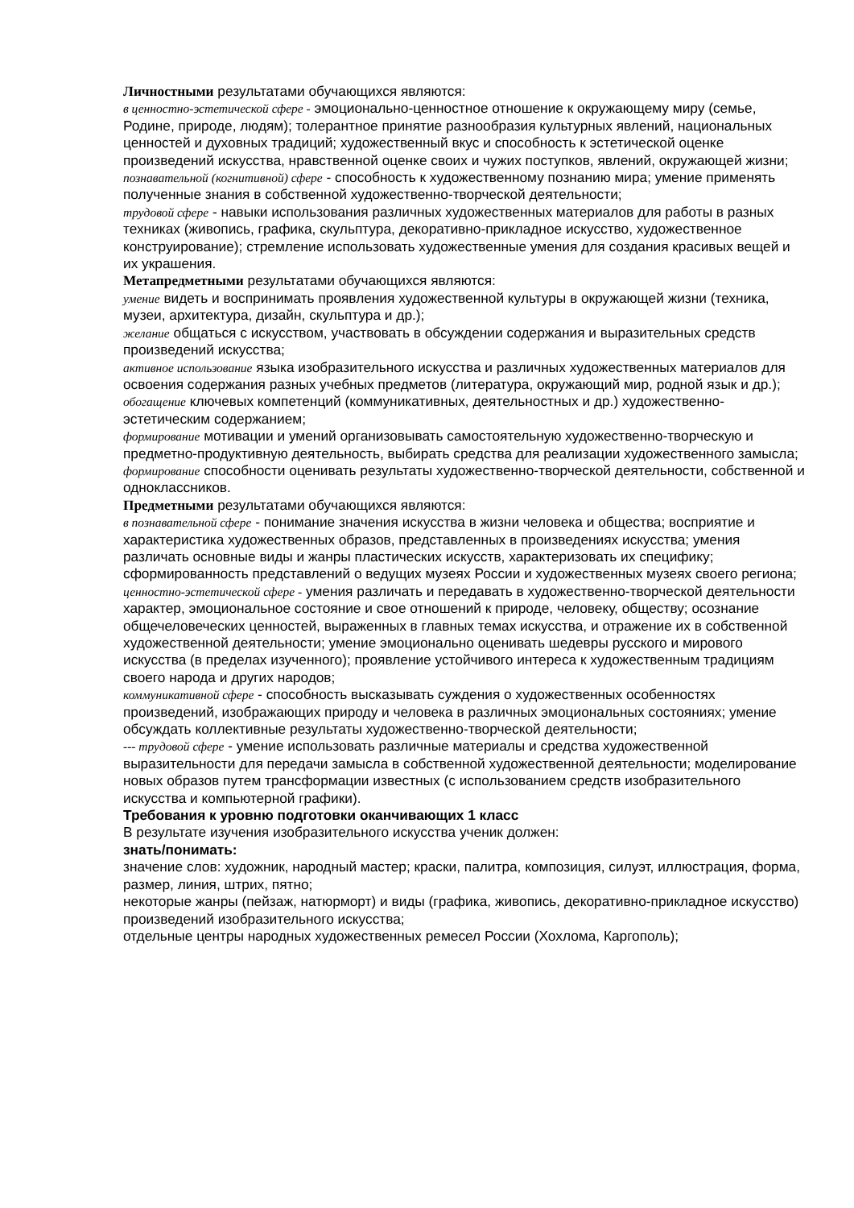Личностными результатами обучающихся являются:
в ценностно-эстетической сфере - эмоционально-ценностное отношение к окружающему миру (семье, Родине, природе, людям); толерантное принятие разнообразия культурных явлений, национальных ценностей и духовных традиций; художественный вкус и способность к эстетической оценке произведений искусства, нравственной оценке своих и чужих поступков, явлений, окружающей жизни;
познавательной (когнитивной) сфере - способность к художественному познанию мира; умение применять полученные знания в собственной художественно-творческой деятельности;
трудовой сфере - навыки использования различных художественных материалов для работы в разных техниках (живопись, графика, скульптура, декоративно-прикладное искусство, художественное конструирование); стремление использовать художественные умения для создания красивых вещей и их украшения.
Метапредметными результатами обучающихся являются:
умение видеть и воспринимать проявления художественной культуры в окружающей жизни (техника, музеи, архитектура, дизайн, скульптура и др.);
желание общаться с искусством, участвовать в обсуждении содержания и выразительных средств произведений искусства;
активное использование языка изобразительного искусства и различных художественных материалов для освоения содержания разных учебных предметов (литература, окружающий мир, родной язык и др.);
обогащение ключевых компетенций (коммуникативных, деятельностных и др.) художественно-эстетическим содержанием;
формирование мотивации и умений организовывать самостоятельную художественно-творческую и предметно-продуктивную деятельность, выбирать средства для реализации художественного замысла;
формирование способности оценивать результаты художественно-творческой деятельности, собственной и одноклассников.
Предметными результатами обучающихся являются:
в познавательной сфере - понимание значения искусства в жизни человека и общества; восприятие и характеристика художественных образов, представленных в произведениях искусства; умения различать основные виды и жанры пластических искусств, характеризовать их специфику; сформированность представлений о ведущих музеях России и художественных музеях своего региона;
ценностно-эстетической сфере - умения различать и передавать в художественно-творческой деятельности характер, эмоциональное состояние и свое отношений к природе, человеку, обществу; осознание общечеловеческих ценностей, выраженных в главных темах искусства, и отражение их в собственной художественной деятельности; умение эмоционально оценивать шедевры русского и мирового искусства (в пределах изученного); проявление устойчивого интереса к художественным традициям своего народа и других народов;
коммуникативной сфере - способность высказывать суждения о художественных особенностях произведений, изображающих природу и человека в различных эмоциональных состояниях; умение обсуждать коллективные результаты художественно-творческой деятельности;
--- трудовой сфере - умение использовать различные материалы и средства художественной выразительности для передачи замысла в собственной художественной деятельности; моделирование новых образов путем трансформации известных (с использованием средств изобразительного искусства и компьютерной графики).
Требования к уровню подготовки оканчивающих 1 класс
В результате изучения изобразительного искусства ученик должен:
знать/понимать:
значение слов: художник, народный мастер; краски, палитра, композиция, силуэт, иллюстрация, форма, размер, линия, штрих, пятно;
некоторые жанры (пейзаж, натюрморт) и виды (графика, живопись, декоративно-прикладное искусство) произведений изобразительного искусства;
отдельные центры народных художественных ремесел России (Хохлома, Каргополь);